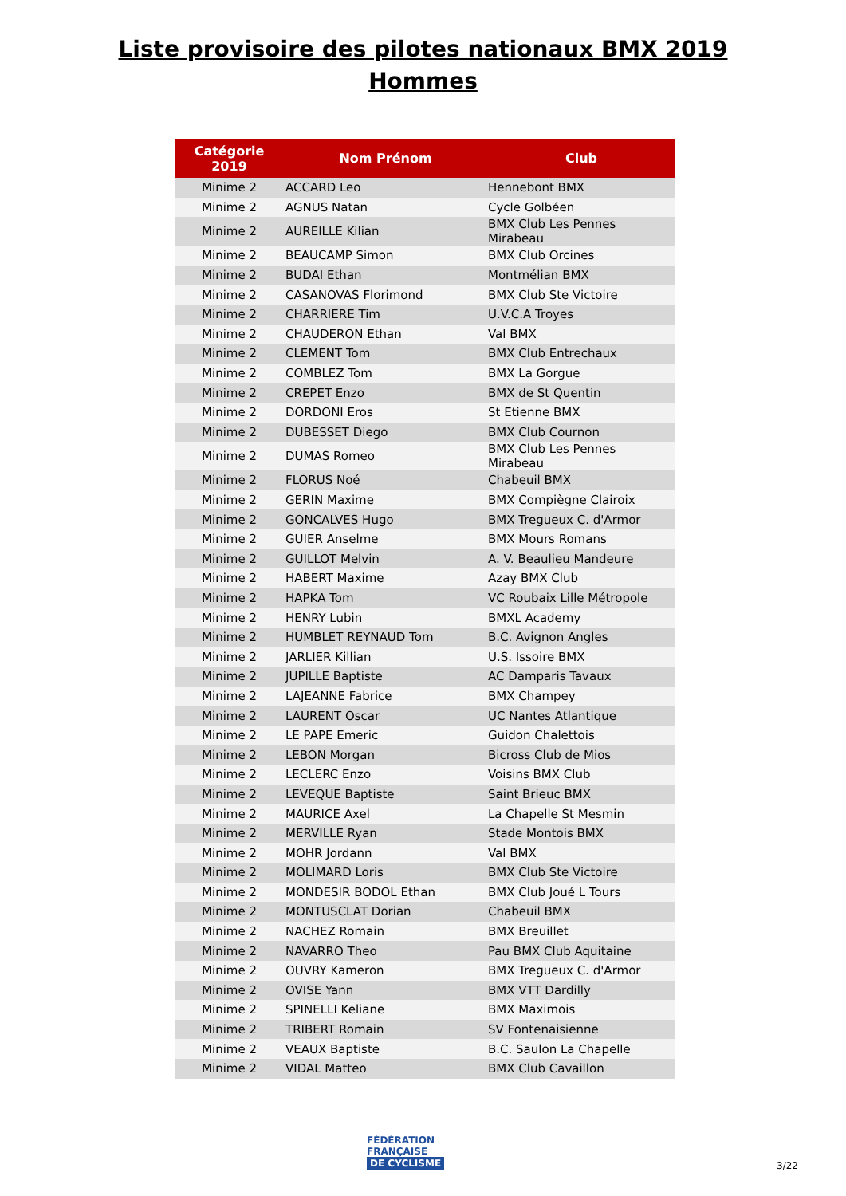Liste provisoire des pilotes nationaux BMX 2019
Hommes
| Catégorie 2019 | Nom Prénom | Club |
| --- | --- | --- |
| Minime 2 | ACCARD Leo | Hennebont BMX |
| Minime 2 | AGNUS Natan | Cycle Golbéen |
| Minime 2 | AUREILLE Kilian | BMX Club Les Pennes Mirabeau |
| Minime 2 | BEAUCAMP Simon | BMX Club Orcines |
| Minime 2 | BUDAI Ethan | Montmélian BMX |
| Minime 2 | CASANOVAS Florimond | BMX Club Ste Victoire |
| Minime 2 | CHARRIERE Tim | U.V.C.A Troyes |
| Minime 2 | CHAUDERON Ethan | Val BMX |
| Minime 2 | CLEMENT Tom | BMX Club Entrechaux |
| Minime 2 | COMBLEZ Tom | BMX La Gorgue |
| Minime 2 | CREPET Enzo | BMX de St Quentin |
| Minime 2 | DORDONI Eros | St Etienne BMX |
| Minime 2 | DUBESSET Diego | BMX Club Cournon |
| Minime 2 | DUMAS Romeo | BMX Club Les Pennes Mirabeau |
| Minime 2 | FLORUS Noé | Chabeuil BMX |
| Minime 2 | GERIN Maxime | BMX Compiègne Clairoix |
| Minime 2 | GONCALVES Hugo | BMX Tregueux C. d'Armor |
| Minime 2 | GUIER Anselme | BMX Mours Romans |
| Minime 2 | GUILLOT Melvin | A. V. Beaulieu Mandeure |
| Minime 2 | HABERT Maxime | Azay BMX Club |
| Minime 2 | HAPKA Tom | VC Roubaix Lille Métropole |
| Minime 2 | HENRY Lubin | BMXL Academy |
| Minime 2 | HUMBLET REYNAUD Tom | B.C. Avignon Angles |
| Minime 2 | JARLIER Killian | U.S. Issoire BMX |
| Minime 2 | JUPILLE Baptiste | AC Damparis Tavaux |
| Minime 2 | LAJEANNE Fabrice | BMX Champey |
| Minime 2 | LAURENT Oscar | UC Nantes Atlantique |
| Minime 2 | LE PAPE Emeric | Guidon Chalettois |
| Minime 2 | LEBON Morgan | Bicross Club de Mios |
| Minime 2 | LECLERC Enzo | Voisins BMX Club |
| Minime 2 | LEVEQUE Baptiste | Saint Brieuc BMX |
| Minime 2 | MAURICE Axel | La Chapelle St Mesmin |
| Minime 2 | MERVILLE Ryan | Stade Montois BMX |
| Minime 2 | MOHR Jordann | Val BMX |
| Minime 2 | MOLIMARD Loris | BMX Club Ste Victoire |
| Minime 2 | MONDESIR BODOL Ethan | BMX Club Joué L Tours |
| Minime 2 | MONTUSCLAT Dorian | Chabeuil BMX |
| Minime 2 | NACHEZ Romain | BMX Breuillet |
| Minime 2 | NAVARRO Theo | Pau BMX Club Aquitaine |
| Minime 2 | OUVRY Kameron | BMX Tregueux C. d'Armor |
| Minime 2 | OVISE Yann | BMX VTT Dardilly |
| Minime 2 | SPINELLI Keliane | BMX Maximois |
| Minime 2 | TRIBERT Romain | SV Fontenaisienne |
| Minime 2 | VEAUX Baptiste | B.C. Saulon La Chapelle |
| Minime 2 | VIDAL Matteo | BMX Club Cavaillon |
FÉDÉRATION
FRANÇAISE
DE CYCLISME
3/22